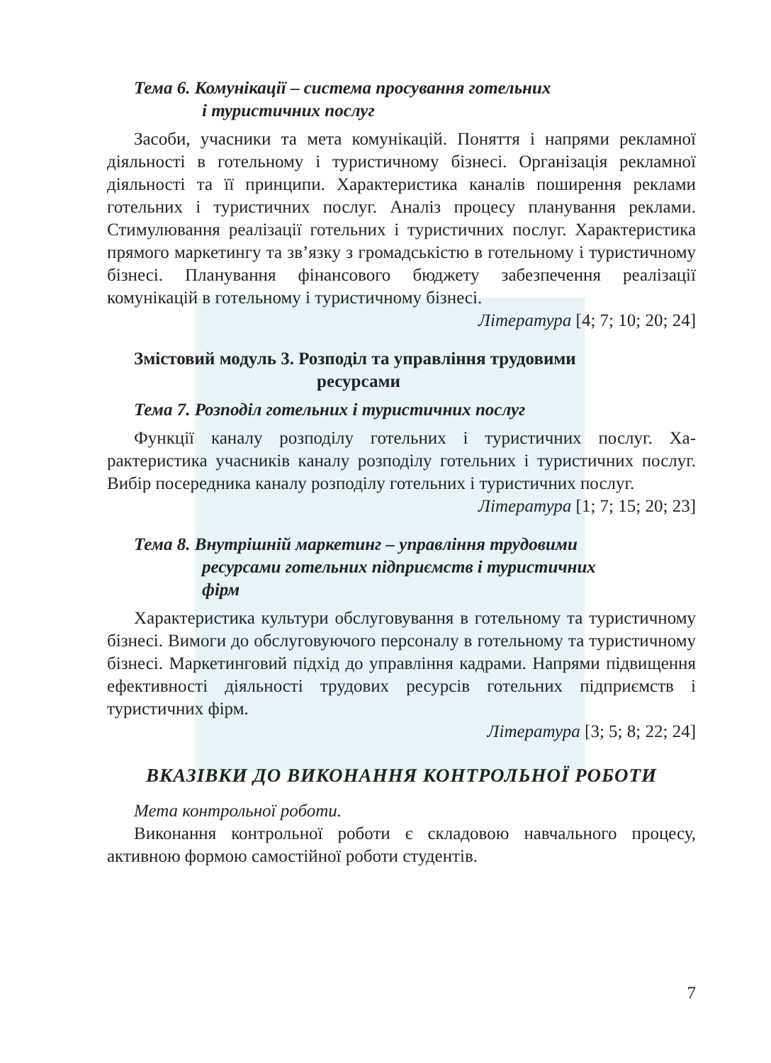Тема 6. Комунікації – система просування готельних
і туристичних послуг
Засоби, учасники та мета комунікацій. Поняття і напрями реклам­ної діяльності в готельному і туристичному бізнесі. Організація рек­ламної діяльності та її принципи. Характеристика каналів поширення реклами готельних і туристичних послуг. Аналіз процесу планування реклами. Стимулювання реалізації готельних і туристичних послуг. Характеристика прямого маркетингу та зв’язку з громадськістю в го­тельному і туристичному бізнесі. Планування фінансового бюджету забезпечення реалізації комунікацій в готельному і туристичному біз­несі.
Література [4; 7; 10; 20; 24]
Змістовий модуль 3. Розподіл та управління трудовими
ресурсами
Тема 7. Розподіл готельних і туристичних послуг
Функції каналу розподілу готельних і туристичних послуг. Ха­рактеристика учасників каналу розподілу готельних і туристичних послуг. Вибір посередника каналу розподілу готельних і туристичних послуг.
Література [1; 7; 15; 20; 23]
Тема 8. Внутрішній маркетинг – управління трудовими
ресурсами готельних підприємств і туристичних
фірм
Характеристика культури обслуговування в готельному та турис­тичному бізнесі. Вимоги до обслуговуючого персоналу в готельному та туристичному бізнесі. Маркетинговий підхід до управління кадра­ми. Напрями підвищення ефективності діяльності трудових ресурсів готельних підприємств і туристичних фірм.
Література [3; 5; 8; 22; 24]
ВКАЗІВКИ ДО ВИКОНАННЯ КОНТРОЛЬНОЇ РОБОТИ
Мета контрольної роботи.
Виконання контрольної роботи є складовою навчального процесу, активною формою самостійної роботи студентів.
7